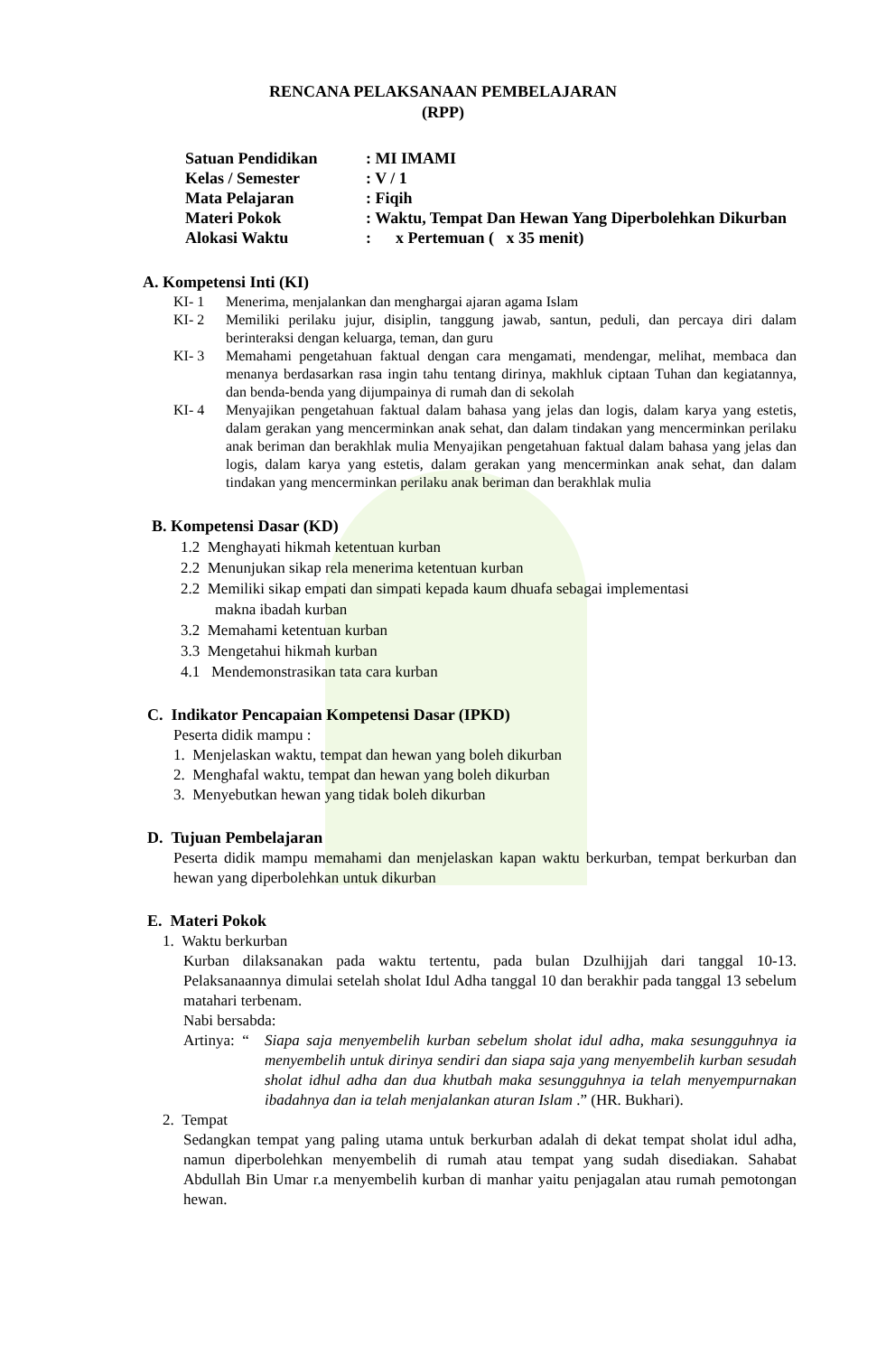RENCANA PELAKSANAAN PEMBELAJARAN
(RPP)
| Satuan Pendidikan | : MI IMAMI |
| Kelas / Semester | : V / 1 |
| Mata Pelajaran | : Fiqih |
| Materi Pokok | : Waktu, Tempat Dan Hewan Yang Diperbolehkan Dikurban |
| Alokasi Waktu | : x Pertemuan ( x 35 menit) |
A. Kompetensi Inti (KI)
KI- 1 Menerima, menjalankan dan menghargai ajaran agama Islam
KI- 2 Memiliki perilaku jujur, disiplin, tanggung jawab, santun, peduli, dan percaya diri dalam berinteraksi dengan keluarga, teman, dan guru
KI- 3 Memahami pengetahuan faktual dengan cara mengamati, mendengar, melihat, membaca dan menanya berdasarkan rasa ingin tahu tentang dirinya, makhluk ciptaan Tuhan dan kegiatannya, dan benda-benda yang dijumpainya di rumah dan di sekolah
KI- 4 Menyajikan pengetahuan faktual dalam bahasa yang jelas dan logis, dalam karya yang estetis, dalam gerakan yang mencerminkan anak sehat, dan dalam tindakan yang mencerminkan perilaku anak beriman dan berakhlak mulia Menyajikan pengetahuan faktual dalam bahasa yang jelas dan logis, dalam karya yang estetis, dalam gerakan yang mencerminkan anak sehat, dan dalam tindakan yang mencerminkan perilaku anak beriman dan berakhlak mulia
B. Kompetensi Dasar (KD)
1.2 Menghayati hikmah ketentuan kurban
2.2 Menunjukan sikap rela menerima ketentuan kurban
2.2 Memiliki sikap empati dan simpati kepada kaum dhuafa sebagai implementasi
makna ibadah kurban
3.2 Memahami ketentuan kurban
3.3 Mengetahui hikmah kurban
4.1 Mendemonstrasikan tata cara kurban
C. Indikator Pencapaian Kompetensi Dasar (IPKD)
Peserta didik mampu :
1. Menjelaskan waktu, tempat dan hewan yang boleh dikurban
2. Menghafal waktu, tempat dan hewan yang boleh dikurban
3. Menyebutkan hewan yang tidak boleh dikurban
D. Tujuan Pembelajaran
Peserta didik mampu memahami dan menjelaskan kapan waktu berkurban, tempat berkurban dan hewan yang diperbolehkan untuk dikurban
E. Materi Pokok
1. Waktu berkurban
Kurban dilaksanakan pada waktu tertentu, pada bulan Dzulhijjah dari tanggal 10-13. Pelaksanaannya dimulai setelah sholat Idul Adha tanggal 10 dan berakhir pada tanggal 13 sebelum matahari terbenam.
Nabi bersabda:
Artinya: “Siapa saja menyembelih kurban sebelum sholat idul adha, maka sesungguhnya ia menyembelih untuk dirinya sendiri dan siapa saja yang menyembelih kurban sesudah sholat idhul adha dan dua khutbah maka sesungguhnya ia telah menyempurnakan ibadahnya dan ia telah menjalankan aturan Islam .” (HR. Bukhari).
2. Tempat
Sedangkan tempat yang paling utama untuk berkurban adalah di dekat tempat sholat idul adha, namun diperbolehkan menyembelih di rumah atau tempat yang sudah disediakan. Sahabat Abdullah Bin Umar r.a menyembelih kurban di manhar yaitu penjagalan atau rumah pemotongan hewan.